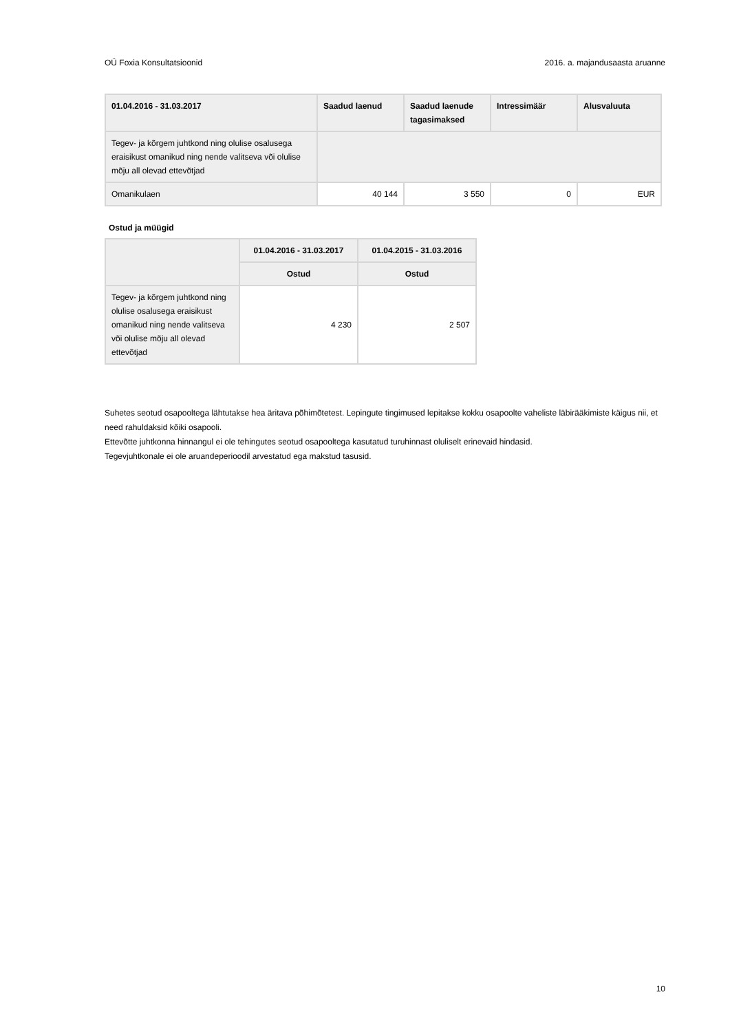OÜ Foxia Konsultatsioonid 2016. a. majandusaasta aruanne
| 01.04.2016 - 31.03.2017 | Saadud laenud | Saadud laenude tagasimaksed | Intressimäär | Alusvaluuta |
| --- | --- | --- | --- | --- |
| Tegev- ja kõrgem juhtkond ning olulise osalusega eraisikust omanikud ning nende valitseva või olulise mõju all olevad ettevõtjad | | | | |
| Omanikulaen | 40 144 | 3 550 | 0 | EUR |
Ostud ja müügid
| | 01.04.2016 - 31.03.2017 | 01.04.2015 - 31.03.2016 |
| --- | --- | --- |
| | Ostud | Ostud |
| Tegev- ja kõrgem juhtkond ning olulise osalusega eraisikust omanikud ning nende valitseva või olulise mõju all olevad ettevõtjad | 4 230 | 2 507 |
Suhetes seotud osapooltega lähtutakse hea äritava põhimõtetest. Lepingute tingimused lepitakse kokku osapoolte vaheliste läbirääkimiste käigus nii, et need rahuldaksid kõiki osapooli.
Ettevõtte juhtkonna hinnangul ei ole tehingutes seotud osapooltega kasutatud turuhinnast oluliselt erinevaid hindasid.
Tegevjuhtkonale ei ole aruandeperioodil arvestatud ega makstud tasusid.
10